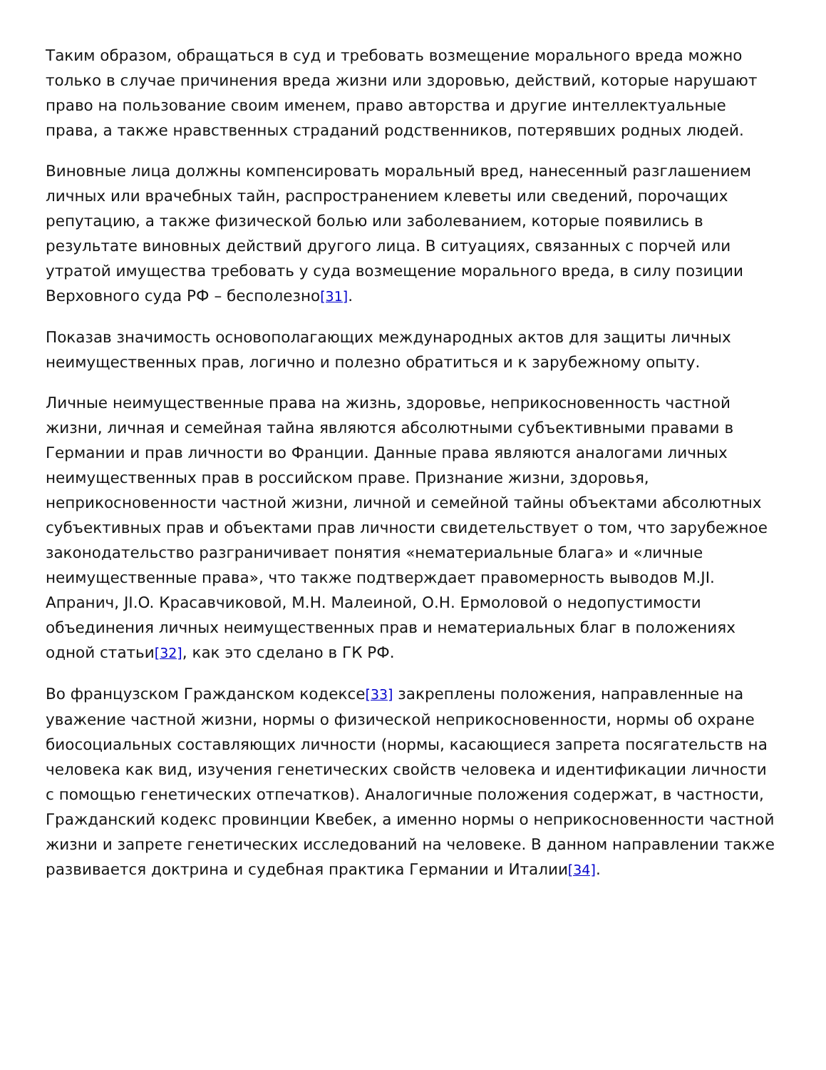Таким образом, обращаться в суд и требовать возмещение морального вреда можно только в случае причинения вреда жизни или здоровью, действий, которые нарушают право на пользование своим именем, право авторства и другие интеллектуальные права, а также нравственных страданий родственников, потерявших родных людей.
Виновные лица должны компенсировать моральный вред, нанесенный разглашением личных или врачебных тайн, распространением клеветы или сведений, порочащих репутацию, а также физической болью или заболеванием, которые появились в результате виновных действий другого лица. В ситуациях, связанных с порчей или утратой имущества требовать у суда возмещение морального вреда, в силу позиции Верховного суда РФ – бесполезно[31].
Показав значимость основополагающих международных актов для защиты личных неимущественных прав, логично и полезно обратиться и к зарубежному опыту.
Личные неимущественные права на жизнь, здоровье, неприкосновенность частной жизни, личная и семейная тайна являются абсолютными субъективными правами в Германии и прав личности во Франции. Данные права являются аналогами личных неимущественных прав в российском праве. Признание жизни, здоровья, неприкосновенности частной жизни, личной и семейной тайны объектами абсолютных субъективных прав и объектами прав личности свидетельствует о том, что зарубежное законодательство разграничивает понятия «нематериальные блага» и «личные неимущественные права», что также подтверждает правомерность выводов M.JI. Апранич, JI.O. Красавчиковой, М.Н. Малеиной, О.Н. Ермоловой о недопустимости объединения личных неимущественных прав и нематериальных благ в положениях одной статьи[32], как это сделано в ГК РФ.
Во французском Гражданском кодексе[33] закреплены положения, направленные на уважение частной жизни, нормы о физической неприкосновенности, нормы об охране биосоциальных составляющих личности (нормы, касающиеся запрета посягательств на человека как вид, изучения генетических свойств человека и идентификации личности с помощью генетических отпечатков). Аналогичные положения содержат, в частности, Гражданский кодекс провинции Квебек, а именно нормы о неприкосновенности частной жизни и запрете генетических исследований на человеке. В данном направлении также развивается доктрина и судебная практика Германии и Италии[34].